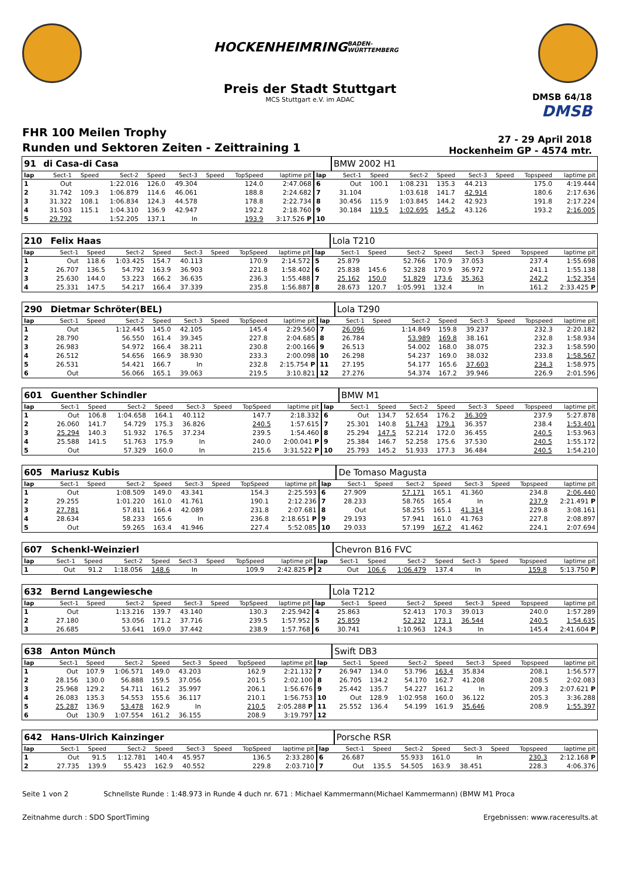HOCKENHEIMRING
BADEN-WÜRTTEMBERG
Preis der Stadt Stuttgart
MCS Stuttgart e.V. im ADAC
DMSB 64/18
DMSB
FHR 100 Meilen Trophy
Runden und Sektoren Zeiten - Zeittraining 1
27 - 29 April 2018
Hockenheim GP - 4574 mtr.
| 91 | di Casa-di Casa | | | | | | | | | BMW 2002 H1 | | | | | | | |
| lap | Sect-1 | Speed | Sect-2 | Speed | Sect-3 | Speed | TopSpeed | laptime pit | lap | Sect-1 | Speed | Sect-2 | Speed | Sect-3 | Speed | Topspeed | laptime pit |
| 1 | Out | | 1:22.016 | 126.0 | 49.304 | | 124.0 | 2:47.068 | 6 | Out | 100.1 | 1:08.231 | 135.3 | 44.213 | | 175.0 | 4:19.444 |
| 2 | 31.742 | 109.3 | 1:06.879 | 114.6 | 46.061 | | 188.8 | 2:24.682 | 7 | 31.104 | | 1:03.618 | 141.7 | 42.914 | | 180.6 | 2:17.636 |
| 3 | 31.322 | 108.1 | 1:06.834 | 124.3 | 44.578 | | 178.8 | 2:22.734 | 8 | 30.456 | 115.9 | 1:03.845 | 144.2 | 42.923 | | 191.8 | 2:17.224 |
| 4 | 31.503 | 115.1 | 1:04.310 | 136.9 | 42.947 | | 192.2 | 2:18.760 | 9 | 30.184 | 119.5 | 1:02.695 | 145.2 | 43.126 | | 193.2 | 2:16.005 |
| 5 | 29.792 | | 1:52.205 | 137.1 | In | | 193.9 | 3:17.526 P | 10 | | | | | | | | |
| 210 | Felix Haas | | | | | | | | | Lola T210 | | | | | | | |
| lap | Sect-1 | Speed | Sect-2 | Speed | Sect-3 | Speed | TopSpeed | laptime pit | lap | Sect-1 | Speed | Sect-2 | Speed | Sect-3 | Speed | Topspeed | laptime pit |
| 1 | Out | 118.6 | 1:03.425 | 154.7 | 40.113 | | 170.9 | 2:14.572 | 5 | 25.879 | | 52.766 | 170.9 | 37.053 | | 237.4 | 1:55.698 |
| 2 | 26.707 | 136.5 | 54.792 | 163.9 | 36.903 | | 221.8 | 1:58.402 | 6 | 25.838 | 145.6 | 52.328 | 170.9 | 36.972 | | 241.1 | 1:55.138 |
| 3 | 25.630 | 144.0 | 53.223 | 166.2 | 36.635 | | 236.3 | 1:55.488 | 7 | 25.162 | 150.0 | 51.829 | 173.6 | 35.363 | | 242.2 | 1:52.354 |
| 4 | 25.331 | 147.5 | 54.217 | 166.4 | 37.339 | | 235.8 | 1:56.887 | 8 | 28.673 | 120.7 | 1:05.991 | 132.4 | In | | 161.2 | 2:33.425 P |
| 290 | Dietmar Schröter(BEL) | | | | | | | | | Lola T290 | | | | | | | |
| lap | Sect-1 | Speed | Sect-2 | Speed | Sect-3 | Speed | TopSpeed | laptime pit | lap | Sect-1 | Speed | Sect-2 | Speed | Sect-3 | Speed | Topspeed | laptime pit |
| 1 | Out | | 1:12.445 | 145.0 | 42.105 | | 145.4 | 2:29.560 | 7 | 26.096 | | 1:14.849 | 159.8 | 39.237 | | 232.3 | 2:20.182 |
| 2 | 28.790 | | 56.550 | 161.4 | 39.345 | | 227.8 | 2:04.685 | 8 | 26.784 | | 53.989 | 169.8 | 38.161 | | 232.8 | 1:58.934 |
| 3 | 26.983 | | 54.972 | 166.4 | 38.211 | | 230.8 | 2:00.166 | 9 | 26.513 | | 54.002 | 168.0 | 38.075 | | 232.3 | 1:58.590 |
| 4 | 26.512 | | 54.656 | 166.9 | 38.930 | | 233.3 | 2:00.098 | 10 | 26.298 | | 54.237 | 169.0 | 38.032 | | 233.8 | 1:58.567 |
| 5 | 26.531 | | 54.421 | 166.7 | In | | 232.8 | 2:15.754 P | 11 | 27.195 | | 54.177 | 165.6 | 37.603 | | 234.3 | 1:58.975 |
| 6 | Out | | 56.066 | 165.1 | 39.063 | | 219.5 | 3:10.821 | 12 | 27.276 | | 54.374 | 167.2 | 39.946 | | 226.9 | 2:01.596 |
| 601 | Guenther Schindler | | | | | | | | | BMW M1 | | | | | | | |
| lap | Sect-1 | Speed | Sect-2 | Speed | Sect-3 | Speed | TopSpeed | laptime pit | lap | Sect-1 | Speed | Sect-2 | Speed | Sect-3 | Speed | Topspeed | laptime pit |
| 1 | Out | 106.8 | 1:04.658 | 164.1 | 40.112 | | 147.7 | 2:18.332 | 6 | Out | 134.7 | 52.654 | 176.2 | 36.309 | | 237.9 | 5:27.878 |
| 2 | 26.060 | 141.7 | 54.729 | 175.3 | 36.826 | | 240.5 | 1:57.615 | 7 | 25.301 | 140.8 | 51.743 | 179.1 | 36.357 | | 238.4 | 1:53.401 |
| 3 | 25.294 | 140.3 | 51.932 | 176.5 | 37.234 | | 239.5 | 1:54.460 | 8 | 25.294 | 147.5 | 52.214 | 172.0 | 36.455 | | 240.5 | 1:53.963 |
| 4 | 25.588 | 141.5 | 51.763 | 175.9 | In | | 240.0 | 2:00.041 P | 9 | 25.384 | 146.7 | 52.258 | 175.6 | 37.530 | | 240.5 | 1:55.172 |
| 5 | Out | | 57.329 | 160.0 | In | | 215.6 | 3:31.522 P | 10 | 25.793 | 145.2 | 51.933 | 177.3 | 36.484 | | 240.5 | 1:54.210 |
| 605 | Mariusz Kubis | | | | | | | | | De Tomaso Magusta | | | | | | | |
| lap | Sect-1 | Speed | Sect-2 | Speed | Sect-3 | Speed | TopSpeed | laptime pit | lap | Sect-1 | Speed | Sect-2 | Speed | Sect-3 | Speed | Topspeed | laptime pit |
| 1 | Out | | 1:08.509 | 149.0 | 43.341 | | 154.3 | 2:25.593 | 6 | 27.909 | | 57.171 | 165.1 | 41.360 | | 234.8 | 2:06.440 |
| 2 | 29.255 | | 1:01.220 | 161.0 | 41.761 | | 190.1 | 2:12.236 | 7 | 28.233 | | 58.765 | 165.4 | In | | 237.9 | 2:21.491 P |
| 3 | 27.781 | | 57.811 | 166.4 | 42.089 | | 231.8 | 2:07.681 | 8 | Out | | 58.255 | 165.1 | 41.314 | | 229.8 | 3:08.161 |
| 4 | 28.634 | | 58.233 | 165.6 | In | | 236.8 | 2:18.651 P | 9 | 29.193 | | 57.941 | 161.0 | 41.763 | | 227.8 | 2:08.897 |
| 5 | Out | | 59.265 | 163.4 | 41.946 | | 227.4 | 5:52.085 | 10 | 29.033 | | 57.199 | 167.2 | 41.462 | | 224.1 | 2:07.694 |
| 607 | Schenkl-Weinzierl | | | | | | | | | Chevron B16 FVC | | | | | | | |
| lap | Sect-1 | Speed | Sect-2 | Speed | Sect-3 | Speed | TopSpeed | laptime pit | lap | Sect-1 | Speed | Sect-2 | Speed | Sect-3 | Speed | Topspeed | laptime pit |
| 1 | Out | 91.2 | 1:18.056 | 148.6 | In | | 109.9 | 2:42.825 P | 2 | Out | 106.6 | 1:06.479 | 137.4 | In | | 159.8 | 5:13.750 P |
| 632 | Bernd Langewiesche | | | | | | | | | Lola T212 | | | | | | | |
| lap | Sect-1 | Speed | Sect-2 | Speed | Sect-3 | Speed | TopSpeed | laptime pit | lap | Sect-1 | Speed | Sect-2 | Speed | Sect-3 | Speed | Topspeed | laptime pit |
| 1 | Out | | 1:13.216 | 139.7 | 43.140 | | 130.3 | 2:25.942 | 4 | 25.863 | | 52.413 | 170.3 | 39.013 | | 240.0 | 1:57.289 |
| 2 | 27.180 | | 53.056 | 171.2 | 37.716 | | 239.5 | 1:57.952 | 5 | 25.859 | | 52.232 | 173.1 | 36.544 | | 240.5 | 1:54.635 |
| 3 | 26.685 | | 53.641 | 169.0 | 37.442 | | 238.9 | 1:57.768 | 6 | 30.741 | | 1:10.963 | 124.3 | In | | 145.4 | 2:41.604 P |
| 638 | Anton Münch | | | | | | | | | Swift DB3 | | | | | | | |
| lap | Sect-1 | Speed | Sect-2 | Speed | Sect-3 | Speed | TopSpeed | laptime pit | lap | Sect-1 | Speed | Sect-2 | Speed | Sect-3 | Speed | Topspeed | laptime pit |
| 1 | Out | 107.9 | 1:06.571 | 149.0 | 43.203 | | 162.9 | 2:21.132 | 7 | 26.947 | 134.0 | 53.796 | 163.4 | 35.834 | | 208.1 | 1:56.577 |
| 2 | 28.156 | 130.0 | 56.888 | 159.5 | 37.056 | | 201.5 | 2:02.100 | 8 | 26.705 | 134.2 | 54.170 | 162.7 | 41.208 | | 208.5 | 2:02.083 |
| 3 | 25.968 | 129.2 | 54.711 | 161.2 | 35.997 | | 206.1 | 1:56.676 | 9 | 25.442 | 135.7 | 54.227 | 161.2 | In | | 209.3 | 2:07.621 P |
| 4 | 26.083 | 135.3 | 54.553 | 155.6 | 36.117 | | 210.1 | 1:56.753 | 10 | Out | 128.9 | 1:02.958 | 160.0 | 36.122 | | 205.3 | 3:36.288 |
| 5 | 25.287 | 136.9 | 53.478 | 162.9 | In | | 210.5 | 2:05.288 P | 11 | 25.552 | 136.4 | 54.199 | 161.9 | 35.646 | | 208.9 | 1:55.397 |
| 6 | Out | 130.9 | 1:07.554 | 161.2 | 36.155 | | 208.9 | 3:19.797 | 12 | | | | | | | | |
| 642 | Hans-Ulrich Kainzinger | | | | | | | | | Porsche RSR | | | | | | | |
| lap | Sect-1 | Speed | Sect-2 | Speed | Sect-3 | Speed | TopSpeed | laptime pit | lap | Sect-1 | Speed | Sect-2 | Speed | Sect-3 | Speed | Topspeed | laptime pit |
| 1 | Out | 91.5 | 1:12.781 | 140.4 | 45.957 | | 136.5 | 2:33.280 | 6 | 26.687 | | 55.933 | 161.0 | In | | 230.3 | 2:12.168 P |
| 2 | 27.735 | 139.9 | 55.423 | 162.9 | 40.552 | | 229.8 | 2:03.710 | 7 | Out | 135.5 | 54.505 | 163.9 | 38.451 | | 228.3 | 4:06.376 |
Seite 1 von 2 Schnellste Runde : 1:48.973 in Runde 4 duch nr. 671 : Michael Kammermann(Michael Kammermann) (BMW M1 Proca
Zeitnahme durch : SDO SportTiming Ergebnissen: www.raceresults.at